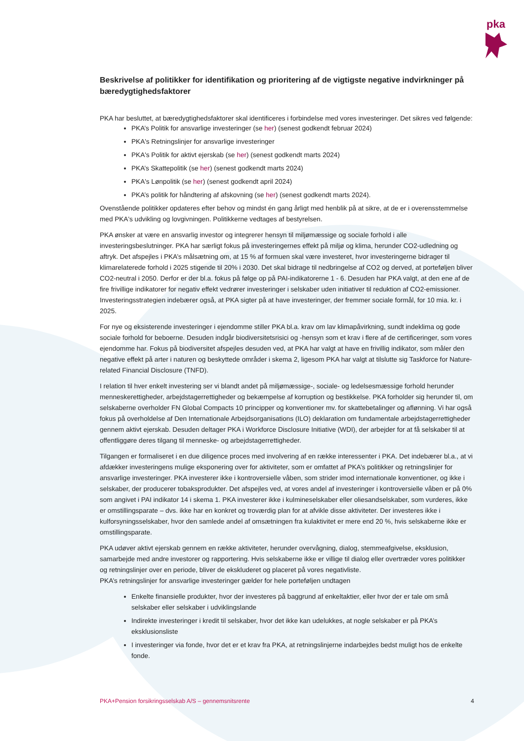pka
Beskrivelse af politikker for identifikation og prioritering af de vigtigste negative indvirkninger på bæredygtighedsfaktorer
PKA har besluttet, at bæredygtighedsfaktorer skal identificeres i forbindelse med vores investeringer. Det sikres ved følgende:
PKA’s Politik for ansvarlige investeringer (se her) (senest godkendt februar 2024)
PKA's Retningslinjer for ansvarlige investeringer
PKA's Politik for aktivt ejerskab (se her) (senest godkendt marts 2024)
PKA’s Skattepolitik (se her) (senest godkendt marts 2024)
PKA's Lønpolitik (se her) (senest godkendt april 2024)
PKA’s politik for håndtering af afskovning (se her) (senest godkendt marts 2024).
Ovenstående politikker opdateres efter behov og mindst én gang årligt med henblik på at sikre, at de er i overensstemmelse med PKA's udvikling og lovgivningen. Politikkerne vedtages af bestyrelsen.
PKA ønsker at være en ansvarlig investor og integrerer hensyn til miljømæssige og sociale forhold i alle investeringsbeslutninger. PKA har særligt fokus på investeringernes effekt på miljø og klima, herunder CO2-udledning og aftryk. Det afspejles i PKA’s målsætning om, at 15 % af formuen skal være investeret, hvor investeringerne bidrager til klimarelaterede forhold i 2025 stigende til 20% i 2030. Det skal bidrage til nedbringelse af CO2 og derved, at porteføljen bliver CO2-neutral i 2050. Derfor er der bl.a. fokus på følge op på PAI-indikatorerne 1 - 6. Desuden har PKA valgt, at den ene af de fire frivillige indikatorer for negativ effekt vedrører investeringer i selskaber uden initiativer til reduktion af CO2-emissioner. Investeringsstrategien indebærer også, at PKA sigter på at have investeringer, der fremmer sociale formål, for 10 mia. kr. i 2025.
For nye og eksisterende investeringer i ejendomme stiller PKA bl.a. krav om lav klimapåvirkning, sundt indeklima og gode sociale forhold for beboerne. Desuden indgår biodiversitetsrisici og -hensyn som et krav i flere af de certificeringer, som vores ejendomme har. Fokus på biodiversitet afspejles desuden ved, at PKA har valgt at have en frivillig indikator, som måler den negative effekt på arter i naturen og beskyttede områder i skema 2, ligesom PKA har valgt at tilslutte sig Taskforce for Nature-related Financial Disclosure (TNFD).
I relation til hver enkelt investering ser vi blandt andet på miljømæssige-, sociale- og ledelsesmæssige forhold herunder menneskerettigheder, arbejdstagerrettigheder og bekæmpelse af korruption og bestikkelse. PKA forholder sig herunder til, om selskaberne overholder FN Global Compacts 10 principper og konventioner mv. for skattebetalinger og aflønning. Vi har også fokus på overholdelse af Den Internationale Arbejdsorganisations (ILO) deklaration om fundamentale arbejdstagerrettigheder gennem aktivt ejerskab. Desuden deltager PKA i Workforce Disclosure Initiative (WDI), der arbejder for at få selskaber til at offentliggøre deres tilgang til menneske- og arbejdstagerrettigheder.
Tilgangen er formaliseret i en due diligence proces med involvering af en række interessenter i PKA. Det indebærer bl.a., at vi afdækker investeringens mulige eksponering over for aktiviteter, som er omfattet af PKA’s politikker og retningslinjer for ansvarlige investeringer. PKA investerer ikke i kontroversielle våben, som strider imod internationale konventioner, og ikke i selskaber, der producerer tobaksprodukter. Det afspejles ved, at vores andel af investeringer i kontroversielle våben er på 0% som angivet i PAI indikator 14 i skema 1. PKA investerer ikke i kulmineselskaber eller oliesandselskaber, som vurderes, ikke er omstillingsparate – dvs. ikke har en konkret og troværdig plan for at afvikle disse aktiviteter. Der investeres ikke i kulforsyningsselskaber, hvor den samlede andel af omsætningen fra kulaktivitet er mere end 20 %, hvis selskaberne ikke er omstillingsparate.
PKA udøver aktivt ejerskab gennem en række aktiviteter, herunder overvågning, dialog, stemmeafgivelse, eksklusion, samarbejde med andre investorer og rapportering. Hvis selskaberne ikke er villige til dialog eller overtræder vores politikker og retningslinjer over en periode, bliver de ekskluderet og placeret på vores negativliste.
PKA’s retningslinjer for ansvarlige investeringer gælder for hele porteføljen undtagen
Enkelte finansielle produkter, hvor der investeres på baggrund af enkeltaktier, eller hvor der er tale om små selskaber eller selskaber i udviklingslande
Indirekte investeringer i kredit til selskaber, hvor det ikke kan udelukkes, at nogle selskaber er på PKA’s eksklusionsliste
I investeringer via fonde, hvor det er et krav fra PKA, at retningslinjerne indarbejdes bedst muligt hos de enkelte fonde.
PKA+Pension forsikringsselskab A/S – gennemsnitsrente 4